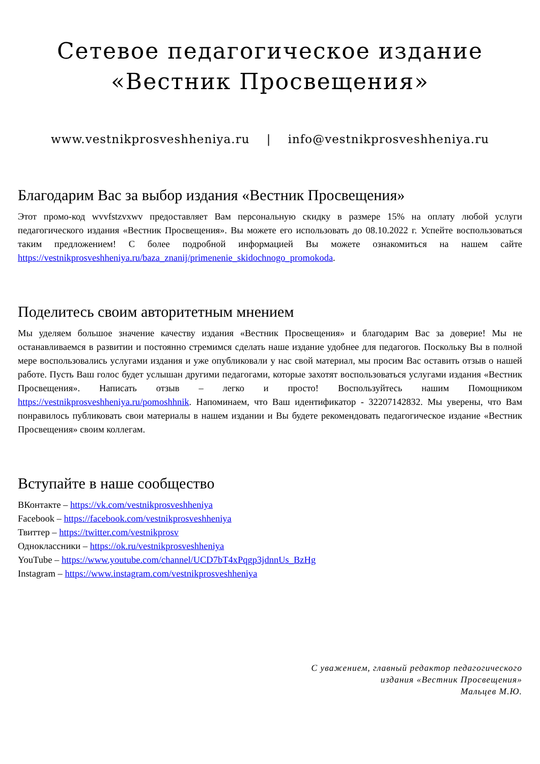Сетевое педагогическое издание
«Вестник Просвещения»
www.vestnikprosveshheniya.ru | info@vestnikprosveshheniya.ru
Благодарим Вас за выбор издания «Вестник Просвещения»
Этот промо-код wvvfstzvxwv предоставляет Вам персональную скидку в размере 15% на оплату любой услуги педагогического издания «Вестник Просвещения». Вы можете его использовать до 08.10.2022 г. Успейте воспользоваться таким предложением! С более подробной информацией Вы можете ознакомиться на нашем сайте https://vestnikprosveshheniya.ru/baza_znanij/primenenie_skidochnogo_promokoda.
Поделитесь своим авторитетным мнением
Мы уделяем большое значение качеству издания «Вестник Просвещения» и благодарим Вас за доверие! Мы не останавливаемся в развитии и постоянно стремимся сделать наше издание удобнее для педагогов. Поскольку Вы в полной мере воспользовались услугами издания и уже опубликовали у нас свой материал, мы просим Вас оставить отзыв о нашей работе. Пусть Ваш голос будет услышан другими педагогами, которые захотят воспользоваться услугами издания «Вестник Просвещения». Написать отзыв – легко и просто! Воспользуйтесь нашим Помощником https://vestnikprosveshheniya.ru/pomoshhnik. Напоминаем, что Ваш идентификатор - 32207142832. Мы уверены, что Вам понравилось публиковать свои материалы в нашем издании и Вы будете рекомендовать педагогическое издание «Вестник Просвещения» своим коллегам.
Вступайте в наше сообщество
ВКонтакте – https://vk.com/vestnikprosveshheniya
Facebook – https://facebook.com/vestnikprosveshheniya
Твиттер – https://twitter.com/vestnikprosv
Одноклассники – https://ok.ru/vestnikprosveshheniya
YouTube – https://www.youtube.com/channel/UCD7bT4xPqgp3jdnnUs_BzHg
Instagram – https://www.instagram.com/vestnikprosveshheniya
С уважением, главный редактор педагогического
издания «Вестник Просвещения»
Мальцев М.Ю.